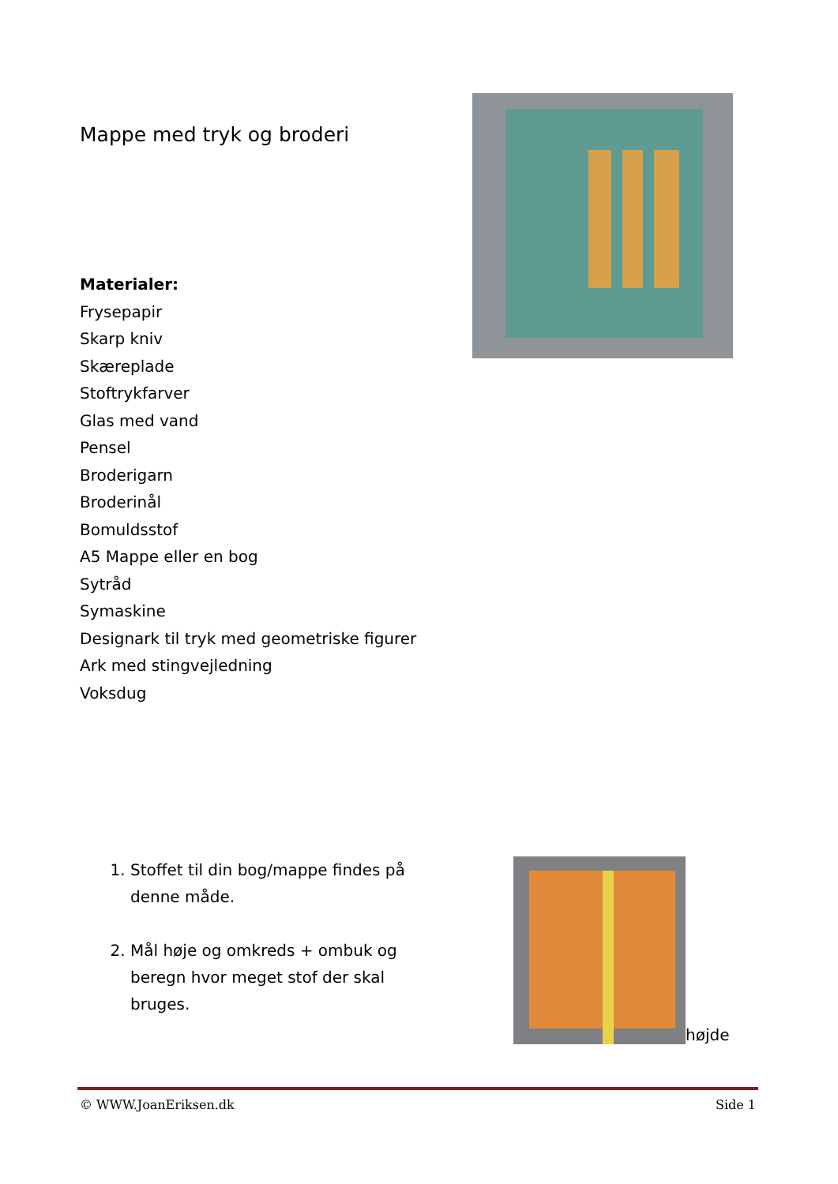Mappe med tryk og broderi
Materialer:
Frysepapir
Skarp kniv
Skæreplade
Stoftrykfarver
Glas med vand
Pensel
Broderigarn
Broderinål
Bomuldsstof
A5 Mappe eller en bog
Sytråd
Symaskine
Designark til tryk med geometriske figurer
Ark med stingvejledning
Voksdug
1. Stoffet til din bog/mappe findes på denne måde.
2. Mål høje og omkreds + ombuk og beregn hvor meget stof der skal bruges.
højde
© WWW.JoanEriksen.dk Side 1